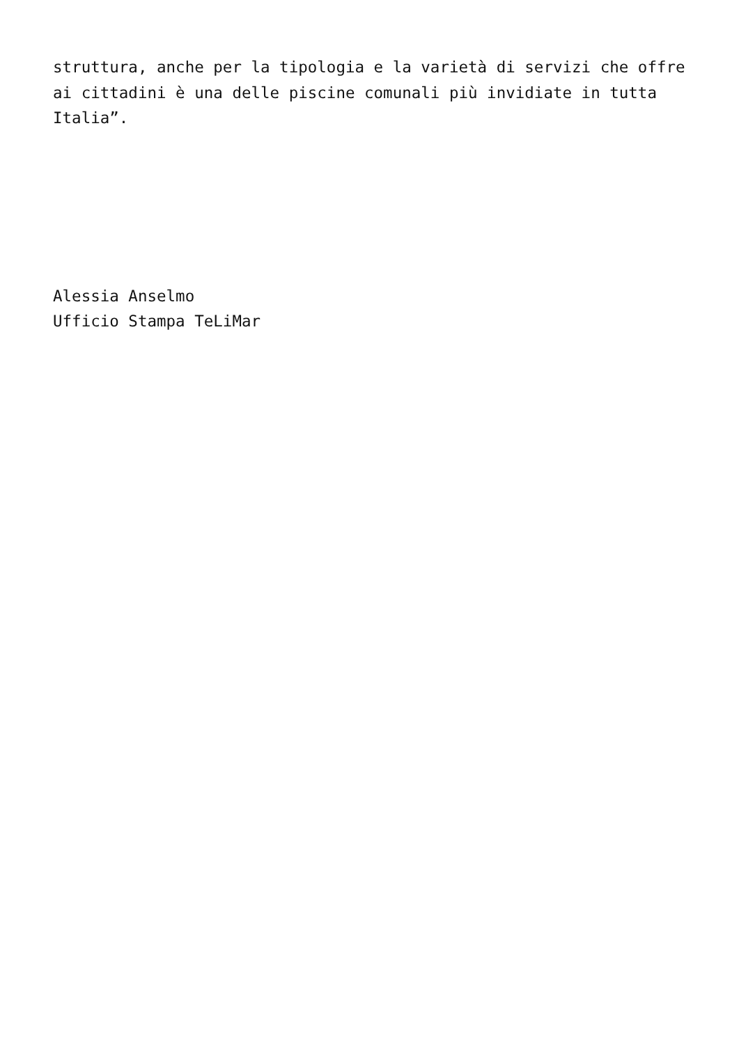struttura, anche per la tipologia e la varietà di servizi che offre ai cittadini è una delle piscine comunali più invidiate in tutta Italia”.
Alessia Anselmo
Ufficio Stampa TeLiMar